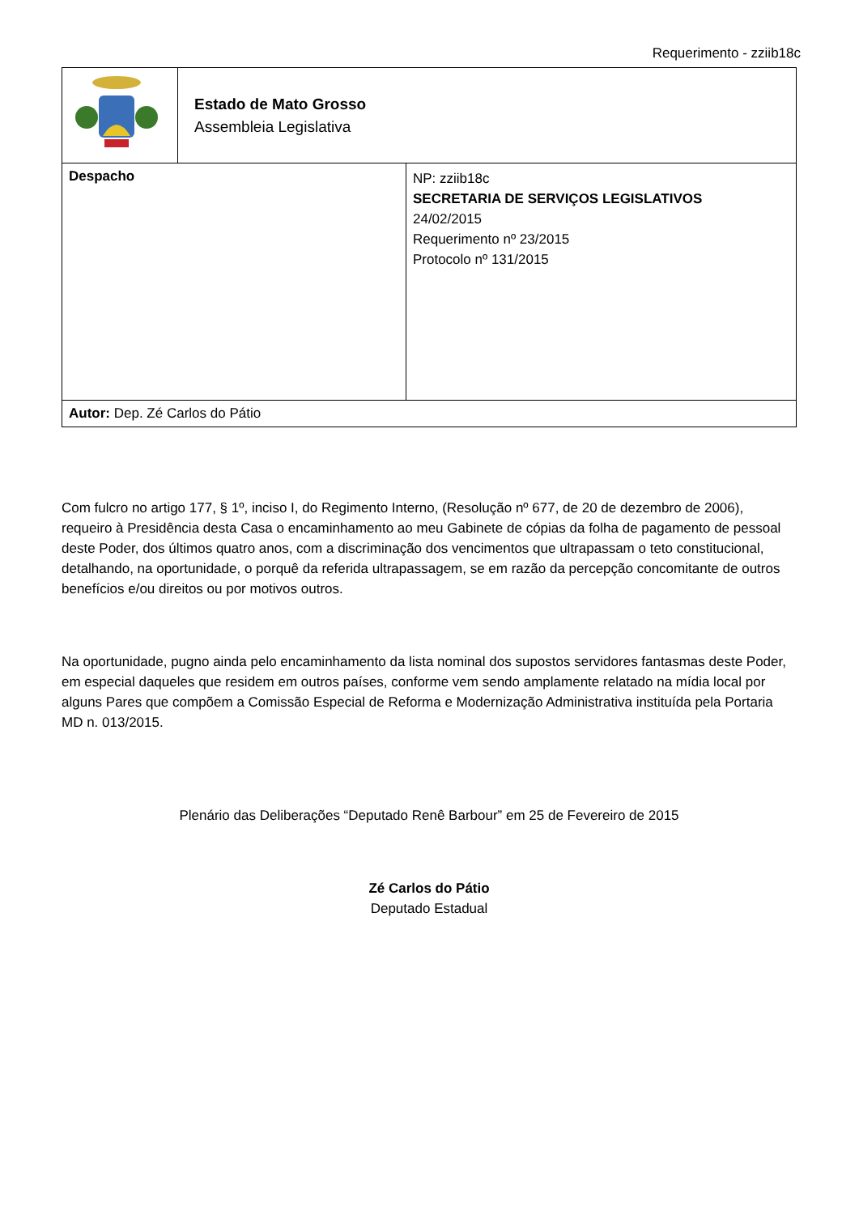Requerimento - zziib18c
| | Estado de Mato Grosso Assembleia Legislativa | |
| Despacho | | NP: zziib18c SECRETARIA DE SERVIÇOS LEGISLATIVOS 24/02/2015 Requerimento nº 23/2015 Protocolo nº 131/2015 |
| Autor: Dep. Zé Carlos do Pátio | | |
Com fulcro no artigo 177, § 1º, inciso I, do Regimento Interno, (Resolução nº 677, de 20 de dezembro de 2006), requeiro à Presidência desta Casa o encaminhamento ao meu Gabinete de cópias da folha de pagamento de pessoal deste Poder, dos últimos quatro anos, com a discriminação dos vencimentos que ultrapassam o teto constitucional, detalhando, na oportunidade, o porquê da referida ultrapassagem, se em razão da percepção concomitante de outros benefícios e/ou direitos ou por motivos outros.
Na oportunidade, pugno ainda pelo encaminhamento da lista nominal dos supostos servidores fantasmas deste Poder, em especial daqueles que residem em outros países, conforme vem sendo amplamente relatado na mídia local por alguns Pares que compõem a Comissão Especial de Reforma e Modernização Administrativa instituída pela Portaria MD n. 013/2015.
Plenário das Deliberações “Deputado Renê Barbour” em 25 de Fevereiro de 2015
Zé Carlos do Pátio
Deputado Estadual